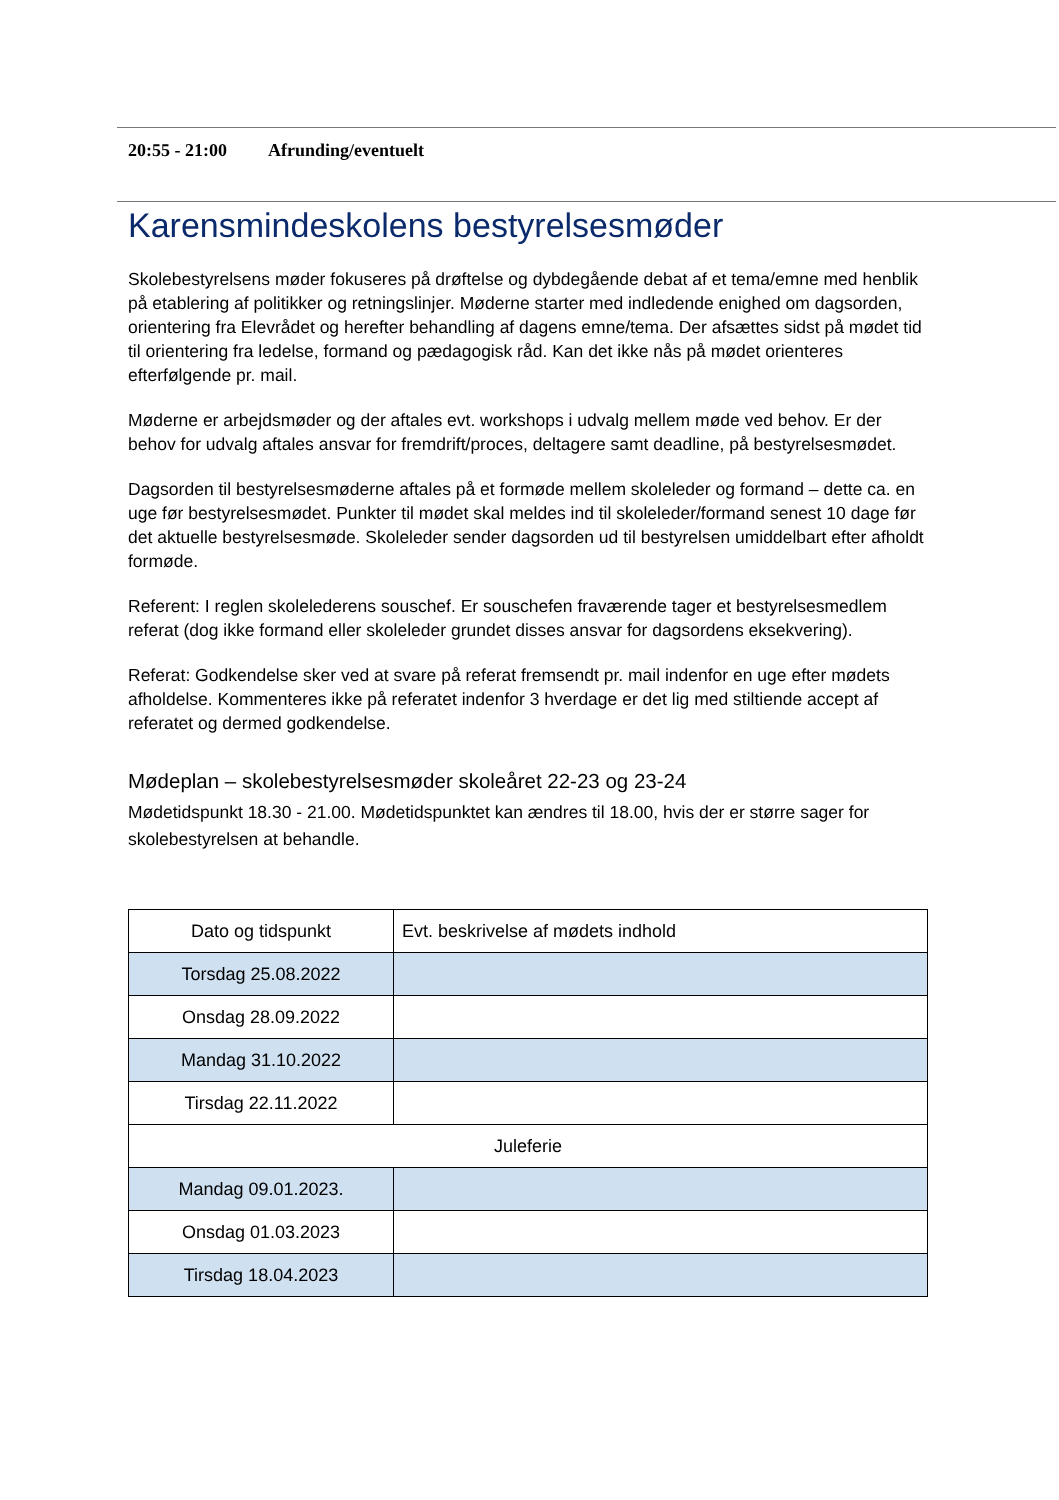20:55 - 21:00 Afrunding/eventuelt
Karensmindeskolens bestyrelsesmøder
Skolebestyrelsens møder fokuseres på drøftelse og dybdegående debat af et tema/emne med henblik på etablering af politikker og retningslinjer. Møderne starter med indledende enighed om dagsorden, orientering fra Elevrådet og herefter behandling af dagens emne/tema. Der afsættes sidst på mødet tid til orientering fra ledelse, formand og pædagogisk råd. Kan det ikke nås på mødet orienteres efterfølgende pr. mail.
Møderne er arbejdsmøder og der aftales evt. workshops i udvalg mellem møde ved behov. Er der behov for udvalg aftales ansvar for fremdrift/proces, deltagere samt deadline, på bestyrelsesmødet.
Dagsorden til bestyrelsesmøderne aftales på et formøde mellem skoleleder og formand – dette ca. en uge før bestyrelsesmødet. Punkter til mødet skal meldes ind til skoleleder/formand senest 10 dage før det aktuelle bestyrelsesmøde. Skoleleder sender dagsorden ud til bestyrelsen umiddelbart efter afholdt formøde.
Referent: I reglen skolelederens souschef. Er souschefen fraværende tager et bestyrelsesmedlem referat (dog ikke formand eller skoleleder grundet disses ansvar for dagsordens eksekvering).
Referat: Godkendelse sker ved at svare på referat fremsendt pr. mail indenfor en uge efter mødets afholdelse. Kommenteres ikke på referatet indenfor 3 hverdage er det lig med stiltiende accept af referatet og dermed godkendelse.
Mødeplan – skolebestyrelsesmøder skoleåret 22-23 og 23-24
Mødetidspunkt 18.30 - 21.00. Mødetidspunktet kan ændres til 18.00, hvis der er større sager for skolebestyrelsen at behandle.
| Dato og tidspunkt | Evt. beskrivelse af mødets indhold |
| Torsdag 25.08.2022 | |
| Onsdag 28.09.2022 | |
| Mandag 31.10.2022 | |
| Tirsdag 22.11.2022 | |
| Juleferie | |
| Mandag 09.01.2023. | |
| Onsdag 01.03.2023 | |
| Tirsdag 18.04.2023 | |